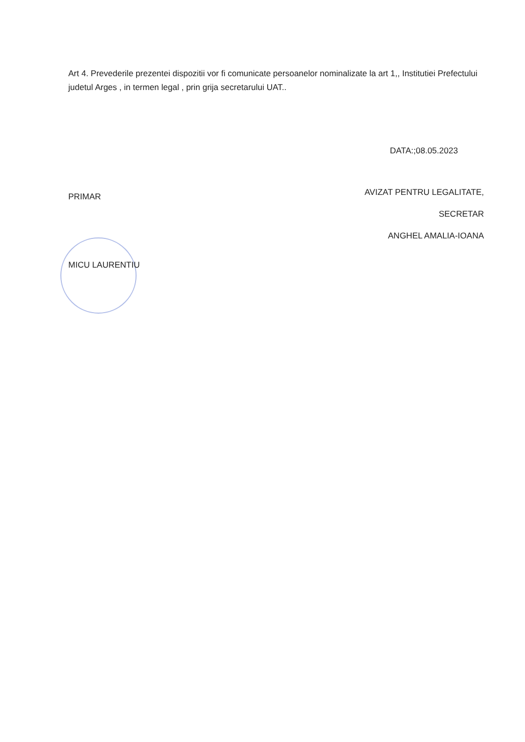Art 4. Prevederile prezentei dispozitii vor fi comunicate persoanelor nominalizate la art 1,, Institutiei Prefectului judetul Arges , in termen legal , prin grija secretarului UAT..
DATA:;08.05.2023
PRIMAR
MICU LAURENTIU
AVIZAT PENTRU LEGALITATE,
SECRETAR
ANGHEL AMALIA-IOANA